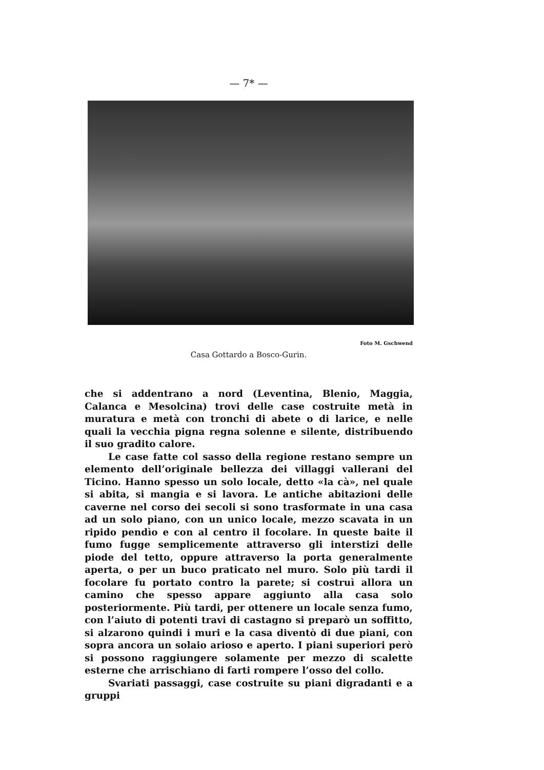— 7* —
Foto M. Gschwend
Casa Gottardo a Bosco-Gurin.
che si addentrano a nord (Leventina, Blenio, Maggia, Calanca e Mesolcina) trovi delle case costruite metà in muratura e metà con tronchi di abete o di larice, e nelle quali la vecchia pigna regna solenne e silente, distribuendo il suo gradito calore.
Le case fatte col sasso della regione restano sempre un elemento dell’originale bellezza dei villaggi vallerani del Ticino. Hanno spesso un solo locale, detto «la cà», nel quale si abita, si mangia e si lavora. Le antiche abitazioni delle caverne nel corso dei secoli si sono trasformate in una casa ad un solo piano, con un unico locale, mezzo scavata in un ripido pendìo e con al centro il focolare. In queste baite il fumo fugge semplicemente attraverso gli interstizi delle piode del tetto, oppure attraverso la porta generalmente aperta, o per un buco praticato nel muro. Solo più tardi il focolare fu portato contro la parete; si costruì allora un camino che spesso appare aggiunto alla casa solo posteriormente. Più tardi, per ottenere un locale senza fumo, con l’aiuto di potenti travi di castagno si preparò un soffitto, si alzarono quindi i muri e la casa diventò di due piani, con sopra ancora un solaio arioso e aperto. I piani superiori però si possono raggiungere solamente per mezzo di scalette esterne che arrischiano di farti rompere l’osso del collo.
Svariati passaggi, case costruite su piani digradanti e a gruppi